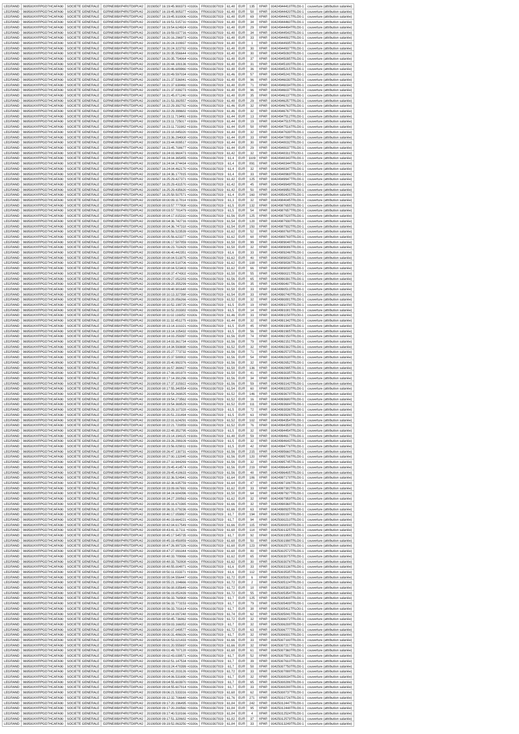| LEGRAND | 969500XXRPGD7HCAFA90 | SOCIETE GENERALE | O2RNE8IBXP4R0TD8PU42 | 20190507 16:19:45.900373 +0100s | FR0010307819 | 61,48 | EUR | 135 | XPAR | 00424944418TRLO0-1 | couverture (attribution salariée) |
| LEGRAND | 969500XXRPGD7HCAFA90 | SOCIETE GENERALE | O2RNE8IBXP4R0TD8PU42 | 20190507 16:19:45.905377 +0100s | FR0010307819 | 61,48 | EUR | 58 | XPAR | 00424944420TRLO0-1 | couverture (attribution salariée) |
| LEGRAND | 969500XXRPGD7HCAFA90 | SOCIETE GENERALE | O2RNE8IBXP4R0TD8PU42 | 20190507 16:19:45.910006 +0100s | FR0010307819 | 61,48 | EUR | 69 | XPAR | 00424944421TRLO0-1 | couverture (attribution salariée) |
| LEGRAND | 969500XXRPGD7HCAFA90 | SOCIETE GENERALE | O2RNE8IBXP4R0TD8PU42 | 20190507 16:19:51.515710 +0100s | FR0010307819 | 61,48 | EUR | 34 | XPAR | 00424944460TRLO0-1 | couverture (attribution salariée) |
| LEGRAND | 969500XXRPGD7HCAFA90 | SOCIETE GENERALE | O2RNE8IBXP4R0TD8PU42 | 20190507 16:19:54.624924 +0100s | FR0010307819 | 61,48 | EUR | 29 | XPAR | 00424944494TRLO0-1 | couverture (attribution salariée) |
| LEGRAND | 969500XXRPGD7HCAFA90 | SOCIETE GENERALE | O2RNE8IBXP4R0TD8PU42 | 20190507 16:19:59.037716 +0100s | FR0010307819 | 61,48 | EUR | 34 | XPAR | 00424944543TRLO0-1 | couverture (attribution salariée) |
| LEGRAND | 969500XXRPGD7HCAFA90 | SOCIETE GENERALE | O2RNE8IBXP4R0TD8PU42 | 20190507 16:20:16.296973 +0100s | FR0010307819 | 61,48 | EUR | 33 | XPAR | 00424944802TRLO0-1 | couverture (attribution salariée) |
| LEGRAND | 969500XXRPGD7HCAFA90 | SOCIETE GENERALE | O2RNE8IBXP4R0TD8PU42 | 20190507 16:20:24.319937 +0100s | FR0010307819 | 61,48 | EUR | 1 | XPAR | 00424944935TRLO0-1 | couverture (attribution salariée) |
| LEGRAND | 969500XXRPGD7HCAFA90 | SOCIETE GENERALE | O2RNE8IBXP4R0TD8PU42 | 20190507 16:20:24.323782 +0100s | FR0010307819 | 61,48 | EUR | 30 | XPAR | 00424944937TRLO0-1 | couverture (attribution salariée) |
| LEGRAND | 969500XXRPGD7HCAFA90 | SOCIETE GENERALE | O2RNE8IBXP4R0TD8PU42 | 20190507 16:20:35.556644 +0100s | FR0010307819 | 61,48 | EUR | 30 | XPAR | 00424945093TRLO0-1 | couverture (attribution salariée) |
| LEGRAND | 969500XXRPGD7HCAFA90 | SOCIETE GENERALE | O2RNE8IBXP4R0TD8PU42 | 20190507 16:20:35.754064 +0100s | FR0010307819 | 61,48 | EUR | 37 | XPAR | 00424945095TRLO0-1 | couverture (attribution salariée) |
| LEGRAND | 969500XXRPGD7HCAFA90 | SOCIETE GENERALE | O2RNE8IBXP4R0TD8PU42 | 20190507 16:20:44.180136 +0100s | FR0010307819 | 61,48 | EUR | 31 | XPAR | 00424945180TRLO0-1 | couverture (attribution salariée) |
| LEGRAND | 969500XXRPGD7HCAFA90 | SOCIETE GENERALE | O2RNE8IBXP4R0TD8PU42 | 20190507 16:20:46.689960 +0100s | FR0010307819 | 61,48 | EUR | 36 | XPAR | 00424945215TRLO0-1 | couverture (attribution salariée) |
| LEGRAND | 969500XXRPGD7HCAFA90 | SOCIETE GENERALE | O2RNE8IBXP4R0TD8PU42 | 20190507 16:20:49.597034 +0100s | FR0010307819 | 61,46 | EUR | 57 | XPAR | 00424945241TRLO0-1 | couverture (attribution salariée) |
| LEGRAND | 969500XXRPGD7HCAFA90 | SOCIETE GENERALE | O2RNE8IBXP4R0TD8PU42 | 20190507 16:21:37.536841 +0100s | FR0010307819 | 61,48 | EUR | 96 | XPAR | 00424946030TRLO0-1 | couverture (attribution salariée) |
| LEGRAND | 969500XXRPGD7HCAFA90 | SOCIETE GENERALE | O2RNE8IBXP4R0TD8PU42 | 20190507 16:21:37.638460 +0100s | FR0010307819 | 61,48 | EUR | 71 | XPAR | 00424946034TRLO0-1 | couverture (attribution salariée) |
| LEGRAND | 969500XXRPGD7HCAFA90 | SOCIETE GENERALE | O2RNE8IBXP4R0TD8PU42 | 20190507 16:21:37.839273 +0100s | FR0010307819 | 61,48 | EUR | 96 | XPAR | 00424946037TRLO0-1 | couverture (attribution salariée) |
| LEGRAND | 969500XXRPGD7HCAFA90 | SOCIETE GENERALE | O2RNE8IBXP4R0TD8PU42 | 20190507 16:21:45.871240 +0100s | FR0010307819 | 61,48 | EUR | 35 | XPAR | 00424946137TRLO0-1 | couverture (attribution salariée) |
| LEGRAND | 969500XXRPGD7HCAFA90 | SOCIETE GENERALE | O2RNE8IBXP4R0TD8PU42 | 20190507 16:21:53.392557 +0100s | FR0010307819 | 61,48 | EUR | 29 | XPAR | 00424946257TRLO0-1 | couverture (attribution salariée) |
| LEGRAND | 969500XXRPGD7HCAFA90 | SOCIETE GENERALE | O2RNE8IBXP4R0TD8PU42 | 20190507 16:22:29.392782 +0100s | FR0010307819 | 61,46 | EUR | 32 | XPAR | 00424946763TRLO0-1 | couverture (attribution salariée) |
| LEGRAND | 969500XXRPGD7HCAFA90 | SOCIETE GENERALE | O2RNE8IBXP4R0TD8PU42 | 20190507 16:22:29.399682 +0100s | FR0010307819 | 61,46 | EUR | 32 | XPAR | 00424946767TRLO0-1 | couverture (attribution salariée) |
| LEGRAND | 969500XXRPGD7HCAFA90 | SOCIETE GENERALE | O2RNE8IBXP4R0TD8PU42 | 20190507 16:23:11.719491 +0100s | FR0010307819 | 61,44 | EUR | 13 | XPAR | 00424947512TRLO0-1 | couverture (attribution salariée) |
| LEGRAND | 969500XXRPGD7HCAFA90 | SOCIETE GENERALE | O2RNE8IBXP4R0TD8PU42 | 20190507 16:23:11.725017 +0100s | FR0010307819 | 61,44 | EUR | 19 | XPAR | 00424947515TRLO0-1 | couverture (attribution salariée) |
| LEGRAND | 969500XXRPGD7HCAFA90 | SOCIETE GENERALE | O2RNE8IBXP4R0TD8PU42 | 20190507 16:23:11.731982 +0100s | FR0010307819 | 61,44 | EUR | 58 | XPAR | 00424947516TRLO0-1 | couverture (attribution salariée) |
| LEGRAND | 969500XXRPGD7HCAFA90 | SOCIETE GENERALE | O2RNE8IBXP4R0TD8PU42 | 20190507 16:23:18.845020 +0100s | FR0010307819 | 61,44 | EUR | 32 | XPAR | 00424947639TRLO0-1 | couverture (attribution salariée) |
| LEGRAND | 969500XXRPGD7HCAFA90 | SOCIETE GENERALE | O2RNE8IBXP4R0TD8PU42 | 20190507 16:23:36.294008 +0100s | FR0010307819 | 61,44 | EUR | 33 | XPAR | 00424947899TRLO0-1 | couverture (attribution salariée) |
| LEGRAND | 969500XXRPGD7HCAFA90 | SOCIETE GENERALE | O2RNE8IBXP4R0TD8PU42 | 20190507 16:23:44.809517 +0100s | FR0010307819 | 61,44 | EUR | 30 | XPAR | 00424948032TRLO0-1 | couverture (attribution salariée) |
| LEGRAND | 969500XXRPGD7HCAFA90 | SOCIETE GENERALE | O2RNE8IBXP4R0TD8PU42 | 20190507 16:23:45.708677 +0100s | FR0010307819 | 61,44 | EUR | 29 | XPAR | 00424948037TRLO0-1 | couverture (attribution salariée) |
| LEGRAND | 969500XXRPGD7HCAFA90 | SOCIETE GENERALE | O2RNE8IBXP4R0TD8PU42 | 20190507 16:24:03.960473 +0100s | FR0010307819 | 61,42 | EUR | 32 | XPAR | 00424948311TRLO0-1 | couverture (attribution salariée) |
| LEGRAND | 969500XXRPGD7HCAFA90 | SOCIETE GENERALE | O2RNE8IBXP4R0TD8PU42 | 20190507 16:24:04.365455 +0100s | FR0010307819 | 61,4 | EUR | 1109 | XPAR | 00424948343TRLO0-1 | couverture (attribution salariée) |
| LEGRAND | 969500XXRPGD7HCAFA90 | SOCIETE GENERALE | O2RNE8IBXP4R0TD8PU42 | 20190507 16:24:04.374434 +0100s | FR0010307819 | 61,4 | EUR | 891 | XPAR | 00424948344TRLO0-1 | couverture (attribution salariée) |
| LEGRAND | 969500XXRPGD7HCAFA90 | SOCIETE GENERALE | O2RNE8IBXP4R0TD8PU42 | 20190507 16:24:04.462170 +0100s | FR0010307819 | 61,4 | EUR | 32 | XPAR | 00424948347TRLO0-1 | couverture (attribution salariée) |
| LEGRAND | 969500XXRPGD7HCAFA90 | SOCIETE GENERALE | O2RNE8IBXP4R0TD8PU42 | 20190507 16:24:36.177815 +0100s | FR0010307819 | 61,4 | EUR | 33 | XPAR | 00424948969TRLO0-1 | couverture (attribution salariée) |
| LEGRAND | 969500XXRPGD7HCAFA90 | SOCIETE GENERALE | O2RNE8IBXP4R0TD8PU42 | 20190507 16:25:29.427371 +0100s | FR0010307819 | 61,42 | EUR | 125 | XPAR | 00424949947TRLO0-1 | couverture (attribution salariée) |
| LEGRAND | 969500XXRPGD7HCAFA90 | SOCIETE GENERALE | O2RNE8IBXP4R0TD8PU42 | 20190507 16:25:29.431570 +0100s | FR0010307819 | 61,42 | EUR | 45 | XPAR | 00424949949TRLO0-1 | couverture (attribution salariée) |
| LEGRAND | 969500XXRPGD7HCAFA90 | SOCIETE GENERALE | O2RNE8IBXP4R0TD8PU42 | 20190507 16:25:29.435620 +0100s | FR0010307819 | 61,42 | EUR | 50 | XPAR | 00424949950TRLO0-1 | couverture (attribution salariée) |
| LEGRAND | 969500XXRPGD7HCAFA90 | SOCIETE GENERALE | O2RNE8IBXP4R0TD8PU42 | 20190507 16:25:58.507571 +0100s | FR0010307819 | 61,4 | EUR | 160 | XPAR | 00424950425TRLO0-1 | couverture (attribution salariée) |
| LEGRAND | 969500XXRPGD7HCAFA90 | SOCIETE GENERALE | O2RNE8IBXP4R0TD8PU42 | 20190508 08:00:09.117814 +0100s | FR0010307819 | 61,3 | EUR | 32 | XPAR | 00424984045TRLO0-1 | couverture (attribution salariée) |
| LEGRAND | 969500XXRPGD7HCAFA90 | SOCIETE GENERALE | O2RNE8IBXP4R0TD8PU42 | 20190508 08:03:57.777808 +0100s | FR0010307819 | 61,5 | EUR | 132 | XPAR | 00424987655TRLO0-1 | couverture (attribution salariée) |
| LEGRAND | 969500XXRPGD7HCAFA90 | SOCIETE GENERALE | O2RNE8IBXP4R0TD8PU42 | 20190508 08:03:57.781479 +0100s | FR0010307819 | 61,5 | EUR | 54 | XPAR | 00424987657TRLO0-1 | couverture (attribution salariée) |
| LEGRAND | 969500XXRPGD7HCAFA90 | SOCIETE GENERALE | O2RNE8IBXP4R0TD8PU42 | 20190508 08:04:17.815310 +0100s | FR0010307819 | 61,56 | EUR | 125 | XPAR | 00424987828TRLO0-1 | couverture (attribution salariée) |
| LEGRAND | 969500XXRPGD7HCAFA90 | SOCIETE GENERALE | O2RNE8IBXP4R0TD8PU42 | 20190508 08:04:36.742716 +0100s | FR0010307819 | 61,54 | EUR | 128 | XPAR | 00424987930TRLO0-1 | couverture (attribution salariée) |
| LEGRAND | 969500XXRPGD7HCAFA90 | SOCIETE GENERALE | O2RNE8IBXP4R0TD8PU42 | 20190508 08:04:36.747318 +0100s | FR0010307819 | 61,54 | EUR | 150 | XPAR | 00424987932TRLO0-1 | couverture (attribution salariée) |
| LEGRAND | 969500XXRPGD7HCAFA90 | SOCIETE GENERALE | O2RNE8IBXP4R0TD8PU42 | 20190508 08:05:56.523539 +0100s | FR0010307819 | 61,62 | EUR | 52 | XPAR | 00424988768TRLO0-1 | couverture (attribution salariée) |
| LEGRAND | 969500XXRPGD7HCAFA90 | SOCIETE GENERALE | O2RNE8IBXP4R0TD8PU42 | 20190508 08:05:56.623377 +0100s | FR0010307819 | 61,62 | EUR | 68 | XPAR | 00424988769TRLO0-1 | couverture (attribution salariée) |
| LEGRAND | 969500XXRPGD7HCAFA90 | SOCIETE GENERALE | O2RNE8IBXP4R0TD8PU42 | 20190508 08:06:17.587859 +0100s | FR0010307819 | 61,58 | EUR | 99 | XPAR | 00424989048TRLO0-1 | couverture (attribution salariée) |
| LEGRAND | 969500XXRPGD7HCAFA90 | SOCIETE GENERALE | O2RNE8IBXP4R0TD8PU42 | 20190508 08:06:23.702429 +0100s | FR0010307819 | 61,58 | EUR | 32 | XPAR | 00424989086TRLO0-1 | couverture (attribution salariée) |
| LEGRAND | 969500XXRPGD7HCAFA90 | SOCIETE GENERALE | O2RNE8IBXP4R0TD8PU42 | 20190508 08:06:40.442351 +0100s | FR0010307819 | 61,6 | EUR | 33 | XPAR | 00424989246TRLO0-1 | couverture (attribution salariée) |
| LEGRAND | 969500XXRPGD7HCAFA90 | SOCIETE GENERALE | O2RNE8IBXP4R0TD8PU42 | 20190508 08:08:04.513875 +0100s | FR0010307819 | 61,62 | EUR | 40 | XPAR | 00424989833TRLO0-1 | couverture (attribution salariée) |
| LEGRAND | 969500XXRPGD7HCAFA90 | SOCIETE GENERALE | O2RNE8IBXP4R0TD8PU42 | 20190508 08:08:04.518706 +0100s | FR0010307819 | 61,62 | EUR | 108 | XPAR | 00424989836TRLO0-1 | couverture (attribution salariée) |
| LEGRAND | 969500XXRPGD7HCAFA90 | SOCIETE GENERALE | O2RNE8IBXP4R0TD8PU42 | 20190508 08:08:04.523403 +0100s | FR0010307819 | 61,62 | EUR | 66 | XPAR | 00424989838TRLO0-1 | couverture (attribution salariée) |
| LEGRAND | 969500XXRPGD7HCAFA90 | SOCIETE GENERALE | O2RNE8IBXP4R0TD8PU42 | 20190508 08:08:37.474302 +0100s | FR0010307819 | 61,58 | EUR | 55 | XPAR | 00424990021TRLO0-1 | couverture (attribution salariée) |
| LEGRAND | 969500XXRPGD7HCAFA90 | SOCIETE GENERALE | O2RNE8IBXP4R0TD8PU42 | 20190508 08:09:27.052283 +0100s | FR0010307819 | 61,56 | EUR | 65 | XPAR | 00424990391TRLO0-1 | couverture (attribution salariée) |
| LEGRAND | 969500XXRPGD7HCAFA90 | SOCIETE GENERALE | O2RNE8IBXP4R0TD8PU42 | 20190508 08:09:28.355299 +0100s | FR0010307819 | 61,56 | EUR | 35 | XPAR | 00424990407TRLO0-1 | couverture (attribution salariée) |
| LEGRAND | 969500XXRPGD7HCAFA90 | SOCIETE GENERALE | O2RNE8IBXP4R0TD8PU42 | 20190508 08:09:48.981648 +0100s | FR0010307819 | 61,58 | EUR | 33 | XPAR | 00424990513TRLO0-1 | couverture (attribution salariée) |
| LEGRAND | 969500XXRPGD7HCAFA90 | SOCIETE GENERALE | O2RNE8IBXP4R0TD8PU42 | 20190508 08:10:13.327398 +0100s | FR0010307819 | 61,54 | EUR | 33 | XPAR | 00424990740TRLO0-1 | couverture (attribution salariée) |
| LEGRAND | 969500XXRPGD7HCAFA90 | SOCIETE GENERALE | O2RNE8IBXP4R0TD8PU42 | 20190508 08:10:28.856266 +0100s | FR0010307819 | 61,52 | EUR | 32 | XPAR | 00424990881TRLO0-1 | couverture (attribution salariée) |
| LEGRAND | 969500XXRPGD7HCAFA90 | SOCIETE GENERALE | O2RNE8IBXP4R0TD8PU42 | 20190508 08:10:52.199725 +0100s | FR0010307819 | 61,5 | EUR | 19 | XPAR | 00424991079TRLO0-1 | couverture (attribution salariée) |
| LEGRAND | 969500XXRPGD7HCAFA90 | SOCIETE GENERALE | O2RNE8IBXP4R0TD8PU42 | 20190508 08:10:52.203382 +0100s | FR0010307819 | 61,5 | EUR | 14 | XPAR | 00424991081TRLO0-1 | couverture (attribution salariée) |
| LEGRAND | 969500XXRPGD7HCAFA90 | SOCIETE GENERALE | O2RNE8IBXP4R0TD8PU42 | 20190508 08:11:02.116052 +0100s | FR0010307819 | 61,46 | EUR | 33 | XPAR | 00424991158TRLO0-1 | couverture (attribution salariée) |
| LEGRAND | 969500XXRPGD7HCAFA90 | SOCIETE GENERALE | O2RNE8IBXP4R0TD8PU42 | 20190508 08:11:32.451275 +0100s | FR0010307819 | 61,44 | EUR | 32 | XPAR | 00424991342TRLO0-1 | couverture (attribution salariée) |
| LEGRAND | 969500XXRPGD7HCAFA90 | SOCIETE GENERALE | O2RNE8IBXP4R0TD8PU42 | 20190508 08:13:14.101021 +0100s | FR0010307819 | 61,5 | EUR | 45 | XPAR | 00424991904TRLO0-1 | couverture (attribution salariée) |
| LEGRAND | 969500XXRPGD7HCAFA90 | SOCIETE GENERALE | O2RNE8IBXP4R0TD8PU42 | 20190508 08:13:14.105432 +0100s | FR0010307819 | 61,5 | EUR | 56 | XPAR | 00424991905TRLO0-1 | couverture (attribution salariée) |
| LEGRAND | 969500XXRPGD7HCAFA90 | SOCIETE GENERALE | O2RNE8IBXP4R0TD8PU42 | 20190508 08:14:03.259397 +0100s | FR0010307819 | 61,56 | EUR | 74 | XPAR | 00424992150TRLO0-1 | couverture (attribution salariée) |
| LEGRAND | 969500XXRPGD7HCAFA90 | SOCIETE GENERALE | O2RNE8IBXP4R0TD8PU42 | 20190508 08:14:03.361734 +0100s | FR0010307819 | 61,56 | EUR | 79 | XPAR | 00424992151TRLO0-1 | couverture (attribution salariée) |
| LEGRAND | 969500XXRPGD7HCAFA90 | SOCIETE GENERALE | O2RNE8IBXP4R0TD8PU42 | 20190508 08:14:34.593698 +0100s | FR0010307819 | 61,52 | EUR | 32 | XPAR | 00424992302TRLO0-1 | couverture (attribution salariée) |
| LEGRAND | 969500XXRPGD7HCAFA90 | SOCIETE GENERALE | O2RNE8IBXP4R0TD8PU42 | 20190508 08:15:27.773732 +0100s | FR0010307819 | 61,56 | EUR | 71 | XPAR | 00424992573TRLO0-1 | couverture (attribution salariée) |
| LEGRAND | 969500XXRPGD7HCAFA90 | SOCIETE GENERALE | O2RNE8IBXP4R0TD8PU42 | 20190508 08:15:37.588802 +0100s | FR0010307819 | 61,56 | EUR | 54 | XPAR | 00424992638TRLO0-1 | couverture (attribution salariée) |
| LEGRAND | 969500XXRPGD7HCAFA90 | SOCIETE GENERALE | O2RNE8IBXP4R0TD8PU42 | 20190508 08:15:40.992376 +0100s | FR0010307819 | 61,56 | EUR | 32 | XPAR | 00424992652TRLO0-1 | couverture (attribution salariée) |
| LEGRAND | 969500XXRPGD7HCAFA90 | SOCIETE GENERALE | O2RNE8IBXP4R0TD8PU42 | 20190508 08:16:57.369427 +0100s | FR0010307819 | 61,58 | EUR | 136 | XPAR | 00424992995TRLO0-1 | couverture (attribution salariée) |
| LEGRAND | 969500XXRPGD7HCAFA90 | SOCIETE GENERALE | O2RNE8IBXP4R0TD8PU42 | 20190508 08:17:06.081978 +0100s | FR0010307819 | 61,58 | EUR | 41 | XPAR | 00424993035TRLO0-1 | couverture (attribution salariée) |
| LEGRAND | 969500XXRPGD7HCAFA90 | SOCIETE GENERALE | O2RNE8IBXP4R0TD8PU42 | 20190508 08:17:14.391296 +0100s | FR0010307819 | 61,56 | EUR | 34 | XPAR | 00424993068TRLO0-1 | couverture (attribution salariée) |
| LEGRAND | 969500XXRPGD7HCAFA90 | SOCIETE GENERALE | O2RNE8IBXP4R0TD8PU42 | 20190508 08:17:37.315922 +0100s | FR0010307819 | 61,56 | EUR | 59 | XPAR | 00424993142TRLO0-1 | couverture (attribution salariée) |
| LEGRAND | 969500XXRPGD7HCAFA90 | SOCIETE GENERALE | O2RNE8IBXP4R0TD8PU42 | 20190508 08:17:55.340554 +0100s | FR0010307819 | 61,54 | EUR | 60 | XPAR | 00424993233TRLO0-1 | couverture (attribution salariée) |
| LEGRAND | 969500XXRPGD7HCAFA90 | SOCIETE GENERALE | O2RNE8IBXP4R0TD8PU42 | 20190508 08:19:54.269825 +0100s | FR0010307819 | 61,52 | EUR | 146 | XPAR | 00424993678TRLO0-1 | couverture (attribution salariée) |
| LEGRAND | 969500XXRPGD7HCAFA90 | SOCIETE GENERALE | O2RNE8IBXP4R0TD8PU42 | 20190508 08:19:54.273562 +0100s | FR0010307819 | 61,52 | EUR | 16 | XPAR | 00424993680TRLO0-1 | couverture (attribution salariée) |
| LEGRAND | 969500XXRPGD7HCAFA90 | SOCIETE GENERALE | O2RNE8IBXP4R0TD8PU42 | 20190508 08:19:54.369529 +0100s | FR0010307819 | 61,52 | EUR | 111 | XPAR | 00424993684TRLO0-1 | couverture (attribution salariée) |
| LEGRAND | 969500XXRPGD7HCAFA90 | SOCIETE GENERALE | O2RNE8IBXP4R0TD8PU42 | 20190508 08:20:29.107328 +0100s | FR0010307819 | 61,5 | EUR | 72 | XPAR | 00424993836TRLO0-1 | couverture (attribution salariée) |
| LEGRAND | 969500XXRPGD7HCAFA90 | SOCIETE GENERALE | O2RNE8IBXP4R0TD8PU42 | 20190508 08:20:51.231494 +0100s | FR0010307819 | 61,5 | EUR | 63 | XPAR | 00424993926TRLO0-1 | couverture (attribution salariée) |
| LEGRAND | 969500XXRPGD7HCAFA90 | SOCIETE GENERALE | O2RNE8IBXP4R0TD8PU42 | 20190508 08:22:01.624291 +0100s | FR0010307819 | 61,52 | EUR | 102 | XPAR | 00424994354TRLO0-1 | couverture (attribution salariée) |
| LEGRAND | 969500XXRPGD7HCAFA90 | SOCIETE GENERALE | O2RNE8IBXP4R0TD8PU42 | 20190508 08:22:21.720859 +0100s | FR0010307819 | 61,52 | EUR | 76 | XPAR | 00424994359TRLO0-1 | couverture (attribution salariée) |
| LEGRAND | 969500XXRPGD7HCAFA90 | SOCIETE GENERALE | O2RNE8IBXP4R0TD8PU42 | 20190508 08:22:48.352795 +0100s | FR0010307819 | 61,5 | EUR | 32 | XPAR | 00424994454TRLO0-1 | couverture (attribution salariée) |
| LEGRAND | 969500XXRPGD7HCAFA90 | SOCIETE GENERALE | O2RNE8IBXP4R0TD8PU42 | 20190508 08:23:14.194115 +0100s | FR0010307819 | 61,48 | EUR | 59 | XPAR | 00424994617TRLO0-1 | couverture (attribution salariée) |
| LEGRAND | 969500XXRPGD7HCAFA90 | SOCIETE GENERALE | O2RNE8IBXP4R0TD8PU42 | 20190508 08:23:26.299109 +0100s | FR0010307819 | 61,5 | EUR | 32 | XPAR | 00424994643TRLO0-1 | couverture (attribution salariée) |
| LEGRAND | 969500XXRPGD7HCAFA90 | SOCIETE GENERALE | O2RNE8IBXP4R0TD8PU42 | 20190508 08:23:56.829811 +0100s | FR0010307819 | 61,5 | EUR | 42 | XPAR | 00424994776TRLO0-1 | couverture (attribution salariée) |
| LEGRAND | 969500XXRPGD7HCAFA90 | SOCIETE GENERALE | O2RNE8IBXP4R0TD8PU42 | 20190508 08:26:47.130731 +0100s | FR0010307819 | 61,56 | EUR | 215 | XPAR | 00424995660TRLO0-1 | couverture (attribution salariée) |
| LEGRAND | 969500XXRPGD7HCAFA90 | SOCIETE GENERALE | O2RNE8IBXP4R0TD8PU42 | 20190508 08:27:00.132845 +0100s | FR0010307819 | 61,56 | EUR | 120 | XPAR | 00424995706TRLO0-1 | couverture (attribution salariée) |
| LEGRAND | 969500XXRPGD7HCAFA90 | SOCIETE GENERALE | O2RNE8IBXP4R0TD8PU42 | 20190508 08:27:10.944269 +0100s | FR0010307819 | 61,56 | EUR | 32 | XPAR | 00424995745TRLO0-1 | couverture (attribution salariée) |
| LEGRAND | 969500XXRPGD7HCAFA90 | SOCIETE GENERALE | O2RNE8IBXP4R0TD8PU42 | 20190508 08:29:45.414574 +0100s | FR0010307819 | 61,56 | EUR | 219 | XPAR | 00424996404TRLO0-1 | couverture (attribution salariée) |
| LEGRAND | 969500XXRPGD7HCAFA90 | SOCIETE GENERALE | O2RNE8IBXP4R0TD8PU42 | 20190508 08:29:45.418633 +0100s | FR0010307819 | 61,56 | EUR | 48 | XPAR | 00424996405TRLO0-1 | couverture (attribution salariée) |
| LEGRAND | 969500XXRPGD7HCAFA90 | SOCIETE GENERALE | O2RNE8IBXP4R0TD8PU42 | 20190508 08:32:36.524941 +0100s | FR0010307819 | 61,64 | EUR | 186 | XPAR | 00424997178TRLO0-1 | couverture (attribution salariée) |
| LEGRAND | 969500XXRPGD7HCAFA90 | SOCIETE GENERALE | O2RNE8IBXP4R0TD8PU42 | 20190508 08:32:36.635759 +0100s | FR0010307819 | 61,64 | EUR | 47 | XPAR | 00424997186TRLO0-1 | couverture (attribution salariée) |
| LEGRAND | 969500XXRPGD7HCAFA90 | SOCIETE GENERALE | O2RNE8IBXP4R0TD8PU42 | 20190508 08:33:09.067691 +0100s | FR0010307819 | 61,62 | EUR | 33 | XPAR | 00424997382TRLO0-1 | couverture (attribution salariée) |
| LEGRAND | 969500XXRPGD7HCAFA90 | SOCIETE GENERALE | O2RNE8IBXP4R0TD8PU42 | 20190508 08:34:24.684396 +0100s | FR0010307819 | 61,58 | EUR | 64 | XPAR | 00424997927TRLO0-1 | couverture (attribution salariée) |
| LEGRAND | 969500XXRPGD7HCAFA90 | SOCIETE GENERALE | O2RNE8IBXP4R0TD8PU42 | 20190508 08:34:27.288563 +0100s | FR0010307819 | 61,62 | EUR | 32 | XPAR | 00424997959TRLO0-1 | couverture (attribution salariée) |
| LEGRAND | 969500XXRPGD7HCAFA90 | SOCIETE GENERALE | O2RNE8IBXP4R0TD8PU42 | 20190508 08:35:16.670365 +0100s | FR0010307819 | 61,66 | EUR | 32 | XPAR | 00424998368TRLO0-1 | couverture (attribution salariée) |
| LEGRAND | 969500XXRPGD7HCAFA90 | SOCIETE GENERALE | O2RNE8IBXP4R0TD8PU42 | 20190508 08:36:31.079236 +0100s | FR0010307819 | 61,66 | EUR | 63 | XPAR | 00424998925TRLO0-1 | couverture (attribution salariée) |
| LEGRAND | 969500XXRPGD7HCAFA90 | SOCIETE GENERALE | O2RNE8IBXP4R0TD8PU42 | 20190508 08:40:17.059867 +0100s | FR0010307819 | 61,7 | EUR | 194 | XPAR | 00425000197TRLO0-1 | couverture (attribution salariée) |
| LEGRAND | 969500XXRPGD7HCAFA90 | SOCIETE GENERALE | O2RNE8IBXP4R0TD8PU42 | 20190508 08:40:19.664221 +0100s | FR0010307819 | 61,7 | EUR | 94 | XPAR | 00425000210TRLO0-1 | couverture (attribution salariée) |
| LEGRAND | 969500XXRPGD7HCAFA90 | SOCIETE GENERALE | O2RNE8IBXP4R0TD8PU42 | 20190508 08:42:04.617549 +0100s | FR0010307819 | 61,66 | EUR | 115 | XPAR | 00425000819TRLO0-1 | couverture (attribution salariée) |
| LEGRAND | 969500XXRPGD7HCAFA90 | SOCIETE GENERALE | O2RNE8IBXP4R0TD8PU42 | 20190508 08:43:41.117111 +0100s | FR0010307819 | 61,68 | EUR | 114 | XPAR | 00425001325TRLO0-1 | couverture (attribution salariée) |
| LEGRAND | 969500XXRPGD7HCAFA90 | SOCIETE GENERALE | O2RNE8IBXP4R0TD8PU42 | 20190508 08:45:17.545735 +0100s | FR0010307819 | 61,7 | EUR | 92 | XPAR | 00425001955TRLO0-1 | couverture (attribution salariée) |
| LEGRAND | 969500XXRPGD7HCAFA90 | SOCIETE GENERALE | O2RNE8IBXP4R0TD8PU42 | 20190508 08:45:19.450859 +0100s | FR0010307819 | 61,68 | EUR | 50 | XPAR | 00425001998TRLO0-1 | couverture (attribution salariée) |
| LEGRAND | 969500XXRPGD7HCAFA90 | SOCIETE GENERALE | O2RNE8IBXP4R0TD8PU42 | 20190508 08:47:26.997326 +0100s | FR0010307819 | 61,68 | EUR | 123 | XPAR | 00425002571TRLO0-1 | couverture (attribution salariée) |
| LEGRAND | 969500XXRPGD7HCAFA90 | SOCIETE GENERALE | O2RNE8IBXP4R0TD8PU42 | 20190508 08:47:27.091044 +0100s | FR0010307819 | 61,68 | EUR | 80 | XPAR | 00425002572TRLO0-1 | couverture (attribution salariée) |
| LEGRAND | 969500XXRPGD7HCAFA90 | SOCIETE GENERALE | O2RNE8IBXP4R0TD8PU42 | 20190508 08:48:33.789066 +0100s | FR0010307819 | 61,62 | EUR | 65 | XPAR | 00425003075TRLO0-1 | couverture (attribution salariée) |
| LEGRAND | 969500XXRPGD7HCAFA90 | SOCIETE GENERALE | O2RNE8IBXP4R0TD8PU42 | 20190508 08:48:33.792808 +0100s | FR0010307819 | 61,62 | EUR | 30 | XPAR | 00425003076TRLO0-1 | couverture (attribution salariée) |
| LEGRAND | 969500XXRPGD7HCAFA90 | SOCIETE GENERALE | O2RNE8IBXP4R0TD8PU42 | 20190508 08:48:55.004871 +0100s | FR0010307819 | 61,6 | EUR | 33 | XPAR | 00425003136TRLO0-1 | couverture (attribution salariée) |
| LEGRAND | 969500XXRPGD7HCAFA90 | SOCIETE GENERALE | O2RNE8IBXP4R0TD8PU42 | 20190508 08:50:11.833371 +0100s | FR0010307819 | 61,6 | EUR | 112 | XPAR | 00425003535TRLO0-1 | couverture (attribution salariée) |
| LEGRAND | 969500XXRPGD7HCAFA90 | SOCIETE GENERALE | O2RNE8IBXP4R0TD8PU42 | 20190508 08:55:04.556447 +0100s | FR0010307819 | 61,72 | EUR | 6 | XPAR | 00425005002TRLO0-1 | couverture (attribution salariée) |
| LEGRAND | 969500XXRPGD7HCAFA90 | SOCIETE GENERALE | O2RNE8IBXP4R0TD8PU42 | 20190508 08:55:21.184666 +0100s | FR0010307819 | 61,72 | EUR | 2 | XPAR | 00425005124TRLO0-1 | couverture (attribution salariée) |
| LEGRAND | 969500XXRPGD7HCAFA90 | SOCIETE GENERALE | O2RNE8IBXP4R0TD8PU42 | 20190508 08:56:08.835649 +0100s | FR0010307819 | 61,72 | EUR | 18 | XPAR | 00425005303TRLO0-1 | couverture (attribution salariée) |
| LEGRAND | 969500XXRPGD7HCAFA90 | SOCIETE GENERALE | O2RNE8IBXP4R0TD8PU42 | 20190508 08:56:19.852439 +0100s | FR0010307819 | 61,72 | EUR | 55 | XPAR | 00425005354TRLO0-1 | couverture (attribution salariée) |
| LEGRAND | 969500XXRPGD7HCAFA90 | SOCIETE GENERALE | O2RNE8IBXP4R0TD8PU42 | 20190508 08:56:33.768908 +0100s | FR0010307819 | 61,7 | EUR | 125 | XPAR | 00425005408TRLO0-1 | couverture (attribution salariée) |
| LEGRAND | 969500XXRPGD7HCAFA90 | SOCIETE GENERALE | O2RNE8IBXP4R0TD8PU42 | 20190508 08:56:33.773153 +0100s | FR0010307819 | 61,7 | EUR | 79 | XPAR | 00425005409TRLO0-1 | couverture (attribution salariée) |
| LEGRAND | 969500XXRPGD7HCAFA90 | SOCIETE GENERALE | O2RNE8IBXP4R0TD8PU42 | 20190508 08:56:33.781614 +0100s | FR0010307819 | 61,7 | EUR | 38 | XPAR | 00425005411TRLO0-1 | couverture (attribution salariée) |
| LEGRAND | 969500XXRPGD7HCAFA90 | SOCIETE GENERALE | O2RNE8IBXP4R0TD8PU42 | 20190508 08:58:14.097248 +0100s | FR0010307819 | 61,74 | EUR | 62 | XPAR | 00425005841TRLO0-1 | couverture (attribution salariée) |
| LEGRAND | 969500XXRPGD7HCAFA90 | SOCIETE GENERALE | O2RNE8IBXP4R0TD8PU42 | 20190508 08:58:45.736862 +0100s | FR0010307819 | 61,72 | EUR | 32 | XPAR | 00425006072TRLO0-1 | couverture (attribution salariée) |
| LEGRAND | 969500XXRPGD7HCAFA90 | SOCIETE GENERALE | O2RNE8IBXP4R0TD8PU42 | 20190508 08:59:03.166052 +0100s | FR0010307819 | 61,7 | EUR | 32 | XPAR | 00425006208TRLO0-1 | couverture (attribution salariée) |
| LEGRAND | 969500XXRPGD7HCAFA90 | SOCIETE GENERALE | O2RNE8IBXP4R0TD8PU42 | 20190508 09:00:07.049577 +0100s | FR0010307819 | 61,72 | EUR | 63 | XPAR | 00425006777TRLO0-1 | couverture (attribution salariée) |
| LEGRAND | 969500XXRPGD7HCAFA90 | SOCIETE GENERALE | O2RNE8IBXP4R0TD8PU42 | 20190508 09:00:31.486026 +0100s | FR0010307819 | 61,7 | EUR | 32 | XPAR | 00425006931TRLO0-1 | couverture (attribution salariée) |
| LEGRAND | 969500XXRPGD7HCAFA90 | SOCIETE GENERALE | O2RNE8IBXP4R0TD8PU42 | 20190508 09:00:53.021433 +0100s | FR0010307819 | 61,66 | EUR | 33 | XPAR | 00425007100TRLO0-1 | couverture (attribution salariée) |
| LEGRAND | 969500XXRPGD7HCAFA90 | SOCIETE GENERALE | O2RNE8IBXP4R0TD8PU42 | 20190508 09:01:20.555697 +0100s | FR0010307819 | 61,66 | EUR | 32 | XPAR | 00425007217TRLO0-1 | couverture (attribution salariée) |
| LEGRAND | 969500XXRPGD7HCAFA90 | SOCIETE GENERALE | O2RNE8IBXP4R0TD8PU42 | 20190508 09:01:49.787128 +0100s | FR0010307819 | 61,68 | EUR | 61 | XPAR | 00425007360TRLO0-1 | couverture (attribution salariée) |
| LEGRAND | 969500XXRPGD7HCAFA90 | SOCIETE GENERALE | O2RNE8IBXP4R0TD8PU42 | 20190508 09:02:43.039571 +0100s | FR0010307819 | 61,7 | EUR | 52 | XPAR | 00425007581TRLO0-1 | couverture (attribution salariée) |
| LEGRAND | 969500XXRPGD7HCAFA90 | SOCIETE GENERALE | O2RNE8IBXP4R0TD8PU42 | 20190508 09:02:51.147534 +0100s | FR0010307819 | 61,7 | EUR | 39 | XPAR | 00425007610TRLO0-1 | couverture (attribution salariée) |
| LEGRAND | 969500XXRPGD7HCAFA90 | SOCIETE GENERALE | O2RNE8IBXP4R0TD8PU42 | 20190508 09:03:24.478399 +0100s | FR0010307819 | 61,7 | EUR | 58 | XPAR | 00425007750TRLO0-1 | couverture (attribution salariée) |
| LEGRAND | 969500XXRPGD7HCAFA90 | SOCIETE GENERALE | O2RNE8IBXP4R0TD8PU42 | 20190508 09:03:42.203126 +0100s | FR0010307819 | 61,72 | EUR | 33 | XPAR | 00425007888TRLO0-1 | couverture (attribution salariée) |
| LEGRAND | 969500XXRPGD7HCAFA90 | SOCIETE GENERALE | O2RNE8IBXP4R0TD8PU42 | 20190508 09:04:06.531690 +0100s | FR0010307819 | 61,7 | EUR | 32 | XPAR | 00425008034TRLO0-1 | couverture (attribution salariée) |
| LEGRAND | 969500XXRPGD7HCAFA90 | SOCIETE GENERALE | O2RNE8IBXP4R0TD8PU42 | 20190508 09:04:55.603970 +0100s | FR0010307819 | 61,7 | EUR | 65 | XPAR | 00425008286TRLO0-1 | couverture (attribution salariée) |
| LEGRAND | 969500XXRPGD7HCAFA90 | SOCIETE GENERALE | O2RNE8IBXP4R0TD8PU42 | 20190508 09:04:55.607814 +0100s | FR0010307819 | 61,7 | EUR | 33 | XPAR | 00425008288TRLO0-1 | couverture (attribution salariée) |
| LEGRAND | 969500XXRPGD7HCAFA90 | SOCIETE GENERALE | O2RNE8IBXP4R0TD8PU42 | 20190508 09:06:21.533316 +0100s | FR0010307819 | 61,68 | EUR | 62 | XPAR | 00425008737TRLO0-1 | couverture (attribution salariée) |
| LEGRAND | 969500XXRPGD7HCAFA90 | SOCIETE GENERALE | O2RNE8IBXP4R0TD8PU42 | 20190508 09:12:32.706648 +0100s | FR0010307819 | 61,76 | EUR | 271 | XPAR | 00425010726TRLO0-1 | couverture (attribution salariée) |
| LEGRAND | 969500XXRPGD7HCAFA90 | SOCIETE GENERALE | O2RNE8IBXP4R0TD8PU42 | 20190508 09:17:20.196495 +0100s | FR0010307819 | 61,84 | EUR | 242 | XPAR | 00425012447TRLO0-1 | couverture (attribution salariée) |
| LEGRAND | 969500XXRPGD7HCAFA90 | SOCIETE GENERALE | O2RNE8IBXP4R0TD8PU42 | 20190508 09:17:20.200560 +0100s | FR0010307819 | 61,84 | EUR | 95 | XPAR | 00425012448TRLO0-1 | couverture (attribution salariée) |
| LEGRAND | 969500XXRPGD7HCAFA90 | SOCIETE GENERALE | O2RNE8IBXP4R0TD8PU42 | 20190508 09:17:40.518166 +0100s | FR0010307819 | 61,84 | EUR | 4 | XPAR | 00425012524TRLO0-1 | couverture (attribution salariée) |
| LEGRAND | 969500XXRPGD7HCAFA90 | SOCIETE GENERALE | O2RNE8IBXP4R0TD8PU42 | 20190508 09:17:51.328682 +0100s | FR0010307819 | 61,82 | EUR | 37 | XPAR | 00425012579TRLO0-1 | couverture (attribution salariée) |
| LEGRAND | 969500XXRPGD7HCAFA90 | SOCIETE GENERALE | O2RNE8IBXP4R0TD8PU42 | 20190508 09:19:52.863250 +0100s | FR0010307819 | 61,84 | EUR | 33 | XPAR | 00425013249TRLO0-1 | couverture (attribution salariée) |